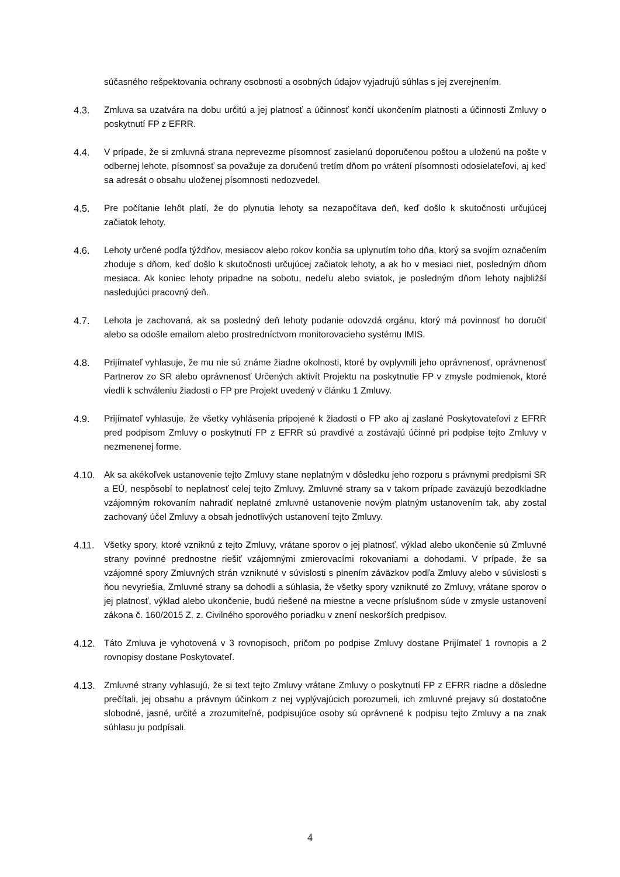súčasného rešpektovania ochrany osobnosti a osobných údajov vyjadrujú súhlas s jej zverejnením.
4.3. Zmluva sa uzatvára na dobu určitú a jej platnosť a účinnosť končí ukončením platnosti a účinnosti Zmluvy o poskytnutí FP z EFRR.
4.4. V prípade, že si zmluvná strana neprevezme písomnosť zasielanú doporučenou poštou a uloženú na pošte v odbernej lehote, písomnosť sa považuje za doručenú tretím dňom po vrátení písomnosti odosielateľovi, aj keď sa adresát o obsahu uloženej písomnosti nedozvedel.
4.5. Pre počítanie lehôt platí, že do plynutia lehoty sa nezapočítava deň, keď došlo k skutočnosti určujúcej začiatok lehoty.
4.6. Lehoty určené podľa týždňov, mesiacov alebo rokov končia sa uplynutím toho dňa, ktorý sa svojím označením zhoduje s dňom, keď došlo k skutočnosti určujúcej začiatok lehoty, a ak ho v mesiaci niet, posledným dňom mesiaca. Ak koniec lehoty pripadne na sobotu, nedeľu alebo sviatok, je posledným dňom lehoty najbližší nasledujúci pracovný deň.
4.7. Lehota je zachovaná, ak sa posledný deň lehoty podanie odovzdá orgánu, ktorý má povinnosť ho doručiť alebo sa odošle emailom alebo prostredníctvom monitorovacieho systému IMIS.
4.8. Prijímateľ vyhlasuje, že mu nie sú známe žiadne okolnosti, ktoré by ovplyvnili jeho oprávnenosť, oprávnenosť Partnerov zo SR alebo oprávnenosť Určených aktivít Projektu na poskytnutie FP v zmysle podmienok, ktoré viedli k schváleniu žiadosti o FP pre Projekt uvedený v článku 1 Zmluvy.
4.9. Prijímateľ vyhlasuje, že všetky vyhlásenia pripojené k žiadosti o FP ako aj zaslané Poskytovateľovi z EFRR pred podpisom Zmluvy o poskytnutí FP z EFRR sú pravdivé a zostávajú účinné pri podpise tejto Zmluvy v nezmenenej forme.
4.10. Ak sa akékoľvek ustanovenie tejto Zmluvy stane neplatným v dôsledku jeho rozporu s právnymi predpismi SR a EÚ, nespôsobí to neplatnosť celej tejto Zmluvy. Zmluvné strany sa v takom prípade zaväzujú bezodkladne vzájomným rokovaním nahradiť neplatné zmluvné ustanovenie novým platným ustanovením tak, aby zostal zachovaný účel Zmluvy a obsah jednotlivých ustanovení tejto Zmluvy.
4.11. Všetky spory, ktoré vzniknú z tejto Zmluvy, vrátane sporov o jej platnosť, výklad alebo ukončenie sú Zmluvné strany povinné prednostne riešiť vzájomnými zmierovacími rokovaniami a dohodami. V prípade, že sa vzájomné spory Zmluvných strán vzniknuté v súvislosti s plnením záväzkov podľa Zmluvy alebo v súvislosti s ňou nevyriešia, Zmluvné strany sa dohodli a súhlasia, že všetky spory vzniknuté zo Zmluvy, vrátane sporov o jej platnosť, výklad alebo ukončenie, budú riešené na miestne a vecne príslušnom súde v zmysle ustanovení zákona č. 160/2015 Z. z. Civilného sporového poriadku v znení neskorších predpisov.
4.12. Táto Zmluva je vyhotovená v 3 rovnopisoch, pričom po podpise Zmluvy dostane Prijímateľ 1 rovnopis a 2 rovnopisy dostane Poskytovateľ.
4.13. Zmluvné strany vyhlasujú, že si text tejto Zmluvy vrátane Zmluvy o poskytnutí FP z EFRR riadne a dôsledne prečítali, jej obsahu a právnym účinkom z nej vyplývajúcich porozumeli, ich zmluvné prejavy sú dostatočne slobodné, jasné, určité a zrozumiteľné, podpisujúce osoby sú oprávnené k podpisu tejto Zmluvy a na znak súhlasu ju podpísali.
4